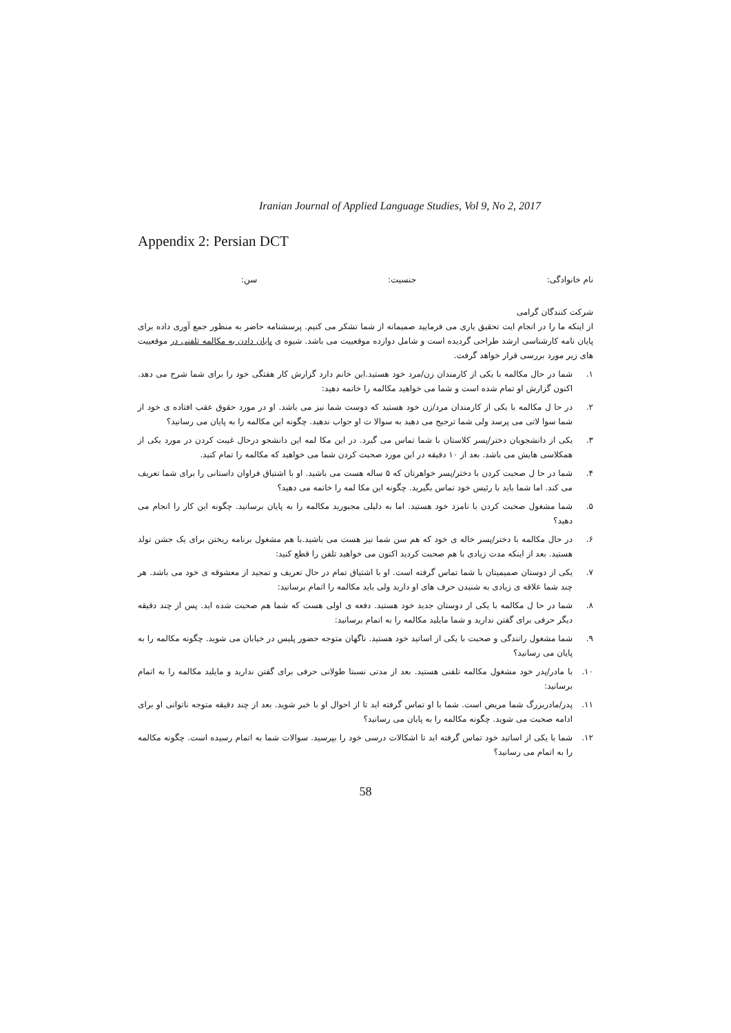Iranian Journal of Applied Language Studies, Vol 9, No 2, 2017
Appendix 2: Persian DCT
نام خانوادگی: جنسیت: سن:
شرکت کنندگان گرامی
از اینکه ما را در انجام ایت تحقیق یاری می فرمایید صمیمانه از شما تشکر می کنیم. پرسشنامه حاضر به منظور جمع آوری داده برای پایان نامه کارشناسی ارشد طراحی گردیده است و شامل دوازده موقعییت می باشد. شیوه ی پایان دادن به مکالمه تلفنی در موقعییت های زیر مورد بررسی قرار خواهد گرفت.
۱. شما در حال مکالمه با یکی از کارمندان زن/مرد خود هستید.این خانم دارد گزارش کار هفتگی خود را برای شما شرح می دهد. اکنون گزارش او تمام شده است و شما می خواهید مکالمه را خاتمه دهید:
۲. در حا ل مکالمه با یکی از کارمندان مرد/زن خود هستید که دوست شما نیز می باشد. او در مورد حقوق عقب افتاده ی خود از شما سوا لاتی می پرسد ولی شما ترجیح می دهید به سوالا ت او جواب ندهید. چگونه این مکالمه را به پایان می رسانید؟
۳. یکی از دانشجویان دختر/پسر کلاستان با شما تماس می گیرد. در این مکا لمه این دانشجو درحال غیبت کردن در مورد یکی از همکلاسی هایش می باشد. بعد از ۱۰ دقیقه در این مورد صحبت کردن شما می خواهید که مکالمه را تمام کنید.
۴. شما در حا ل صحبت کردن با دختر/پسر خواهرتان که ۵ ساله هست می باشید. او با اشتیاق فراوان داستانی را برای شما تعریف می کند. اما شما باید با رئیس خود تماس بگیرید. چگونه این مکا لمه را خاتمه می دهید؟
۵. شما مشغول صحبت کردن با نامزد خود هستید. اما به دلیلی مجبورید مکالمه را به پایان برسانید. چگونه این کار را انجام می دهید؟
۶. در حال مکالمه با دختر/پسر خاله ی خود که هم سن شما نیز هست می باشید.با هم مشغول برنامه ریختن برای یک جشن تولد هستید. بعد از اینکه مدت زیادی با هم صحبت کردید اکنون می خواهید تلفن را قطع کنید:
۷. یکی از دوستان صمیمیتان با شما تماس گرفته است. او با اشتیاق تمام در حال تعریف و تمجید از معشوقه ی خود می باشد. هر چند شما علاقه ی زیادی به شنیدن حرف های او دارید ولی باید مکالمه را اتمام برسانید:
۸. شما در حا ل مکالمه با یکی از دوستان جدید خود هستید. دفعه ی اولی هست که شما هم صحبت شده اید. پس از چند دقیقه دیگر حرفی برای گفتن ندارید و شما مایلید مکالمه را به اتمام برسانید:
۹. شما مشغول رانندگی و صحبت با یکی از اساتید خود هستید. ناگهان متوجه حضور پلیس در خیابان می شوید. چگونه مکالمه را به پایان می رسانید؟
۱۰. با مادر/پدر خود مشغول مکالمه تلفنی هستید. بعد از مدتی نسبتا طولانی حرفی برای گفتن ندارید و مایلید مکالمه را به اتمام برسانید:
۱۱. پدر/مادربزرگ شما مریض است. شما با او تماس گرفته اید تا از احوال او با خبر شوید. بعد از چند دقیقه متوجه ناتوانی او برای ادامه صحبت می شوید. چگونه مکالمه را به پایان می رسانید؟
۱۲. شما با یکی از اساتید خود تماس گرفته اید تا اشکالات درسی خود را بپرسید. سوالات شما به اتمام رسیده است. چگونه مکالمه را به اتمام می رسانید؟
58